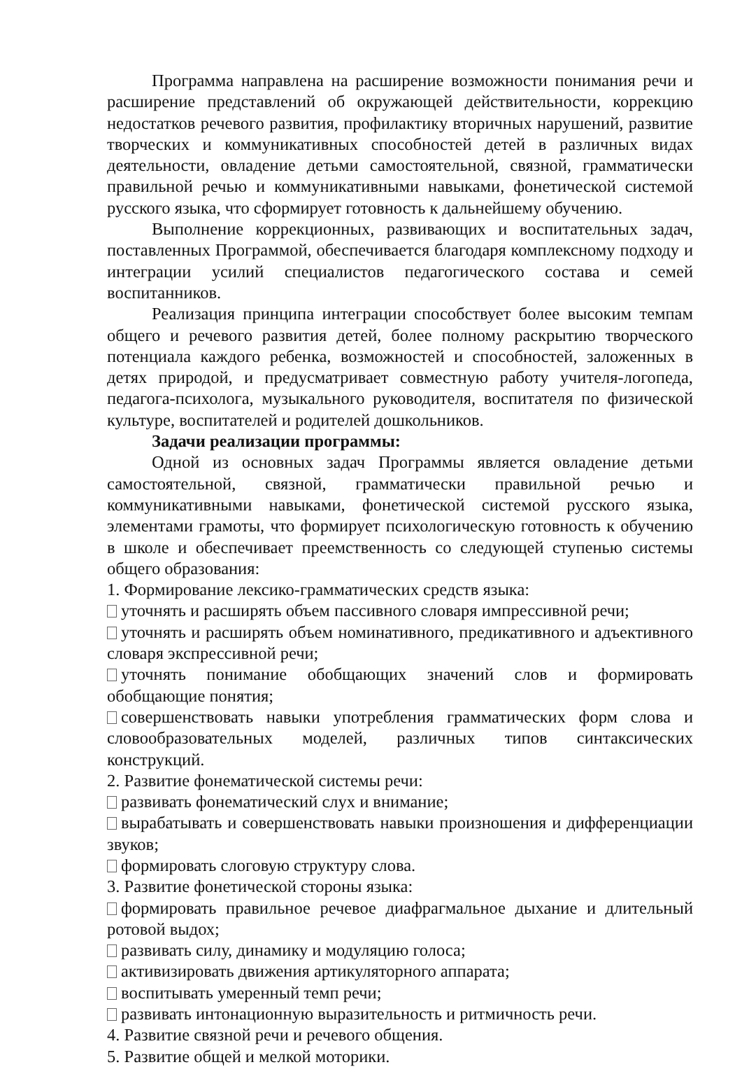Программа направлена на расширение возможности понимания речи и расширение представлений об окружающей действительности, коррекцию недостатков речевого развития, профилактику вторичных нарушений, развитие творческих и коммуникативных способностей детей в различных видах деятельности, овладение детьми самостоятельной, связной, грамматически правильной речью и коммуникативными навыками, фонетической системой русского языка, что сформирует готовность к дальнейшему обучению.
Выполнение коррекционных, развивающих и воспитательных задач, поставленных Программой, обеспечивается благодаря комплексному подходу и интеграции усилий специалистов педагогического состава и семей воспитанников.
Реализация принципа интеграции способствует более высоким темпам общего и речевого развития детей, более полному раскрытию творческого потенциала каждого ребенка, возможностей и способностей, заложенных в детях природой, и предусматривает совместную работу учителя-логопеда, педагога-психолога, музыкального руководителя, воспитателя по физической культуре, воспитателей и родителей дошкольников.
Задачи реализации программы:
Одной из основных задач Программы является овладение детьми самостоятельной, связной, грамматически правильной речью и коммуникативными навыками, фонетической системой русского языка, элементами грамоты, что формирует психологическую готовность к обучению в школе и обеспечивает преемственность со следующей ступенью системы общего образования:
1. Формирование лексико-грамматических средств языка:
уточнять и расширять объем пассивного словаря импрессивной речи;
уточнять и расширять объем номинативного, предикативного и адъективного словаря экспрессивной речи;
уточнять понимание обобщающих значений слов и формировать обобщающие понятия;
совершенствовать навыки употребления грамматических форм слова и словообразовательных моделей, различных типов синтаксических конструкций.
2. Развитие фонематической системы речи:
развивать фонематический слух и внимание;
вырабатывать и совершенствовать навыки произношения и дифференциации звуков;
формировать слоговую структуру слова.
3. Развитие фонетической стороны языка:
формировать правильное речевое диафрагмальное дыхание и длительный ротовой выдох;
развивать силу, динамику и модуляцию голоса;
активизировать движения артикуляторного аппарата;
воспитывать умеренный темп речи;
развивать интонационную выразительность и ритмичность речи.
4. Развитие связной речи и речевого общения.
5. Развитие общей и мелкой моторики.